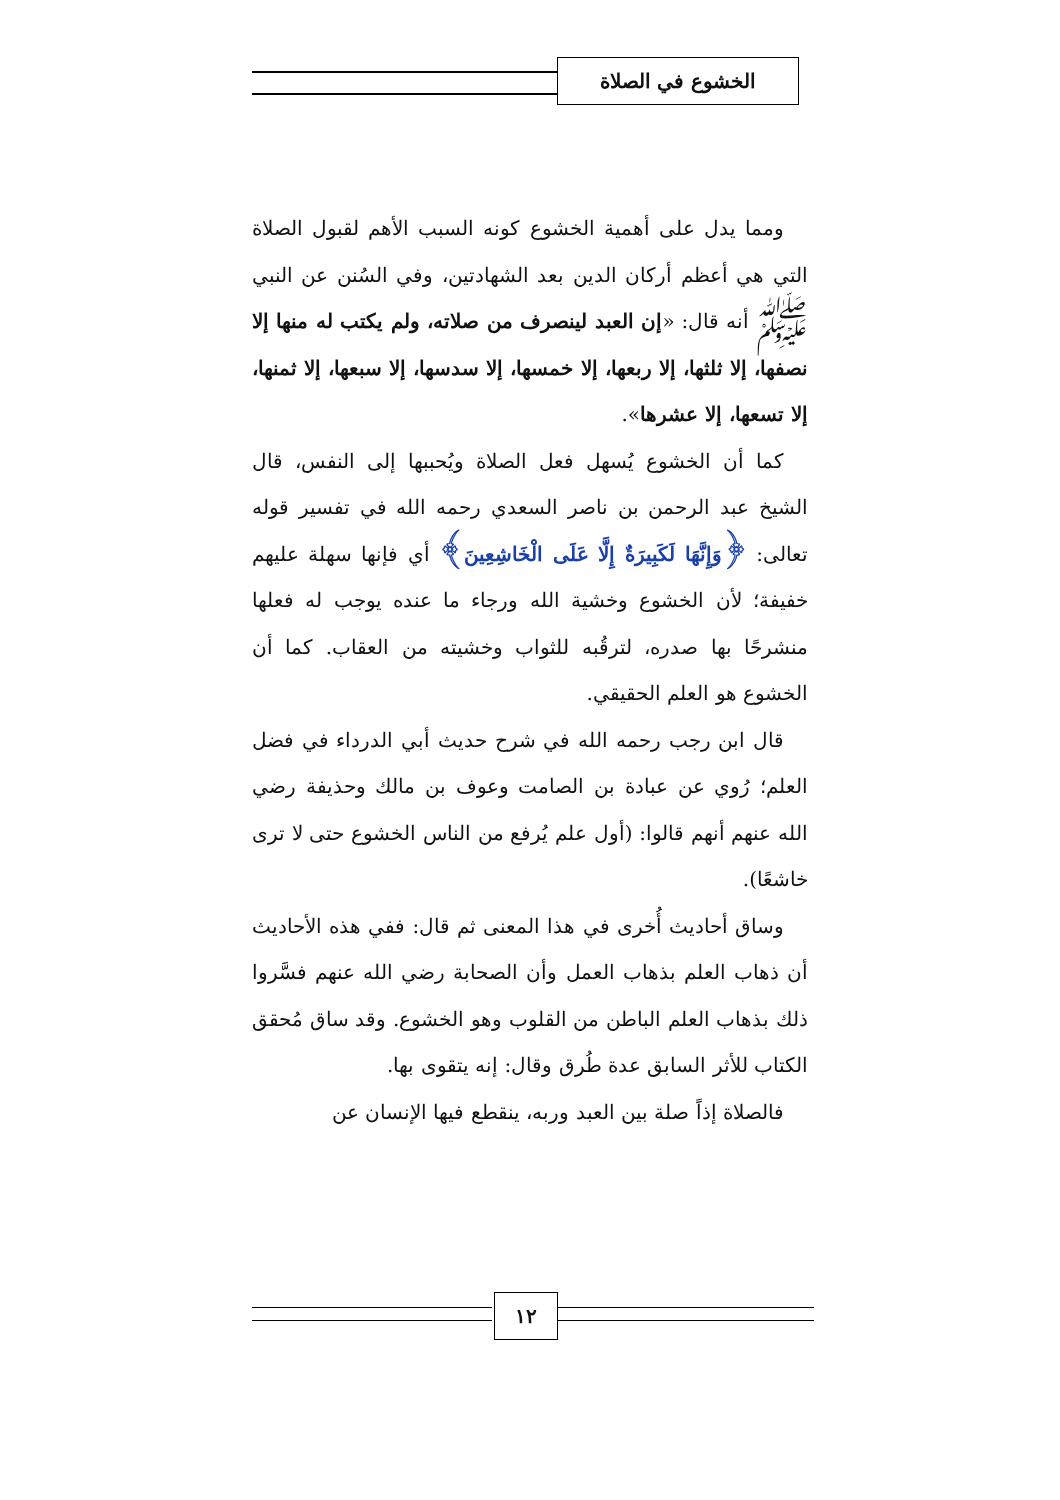الخشوع في الصلاة
ومما يدل على أهمية الخشوع كونه السبب الأهم لقبول الصلاة التي هي أعظم أركان الدين بعد الشهادتين، وفي السُنن عن النبي ﷺ أنه قال: «إن العبد لينصرف من صلاته، ولم يكتب له منها إلا نصفها، إلا ثلثها، إلا ربعها، إلا خمسها، إلا سدسها، إلا سبعها، إلا ثمنها، إلا تسعها، إلا عشرها».
كما أن الخشوع يُسهل فعل الصلاة ويُحببها إلى النفس، قال الشيخ عبد الرحمن بن ناصر السعدي رحمه الله في تفسير قوله تعالى: ﴿وَإِنَّهَا لَكَبِيرَةٌ إِلَّا عَلَى الْخَاشِعِينَ﴾ أي فإنها سهلة عليهم خفيفة؛ لأن الخشوع وخشية الله ورجاء ما عنده يوجب له فعلها منشرحًا بها صدره، لترقُبه للثواب وخشيته من العقاب. كما أن الخشوع هو العلم الحقيقي.
قال ابن رجب رحمه الله في شرح حديث أبي الدرداء في فضل العلم؛ رُوي عن عبادة بن الصامت وعوف بن مالك وحذيفة رضي الله عنهم أنهم قالوا: (أول علم يُرفع من الناس الخشوع حتى لا ترى خاشعًا).
وساق أحاديث أُخرى في هذا المعنى ثم قال: ففي هذه الأحاديث أن ذهاب العلم بذهاب العمل وأن الصحابة رضي الله عنهم فسَّروا ذلك بذهاب العلم الباطن من القلوب وهو الخشوع. وقد ساق مُحقق الكتاب للأثر السابق عدة طُرق وقال: إنه يتقوى بها.
فالصلاة إذاً صلة بين العبد وربه، ينقطع فيها الإنسان عن
١٢